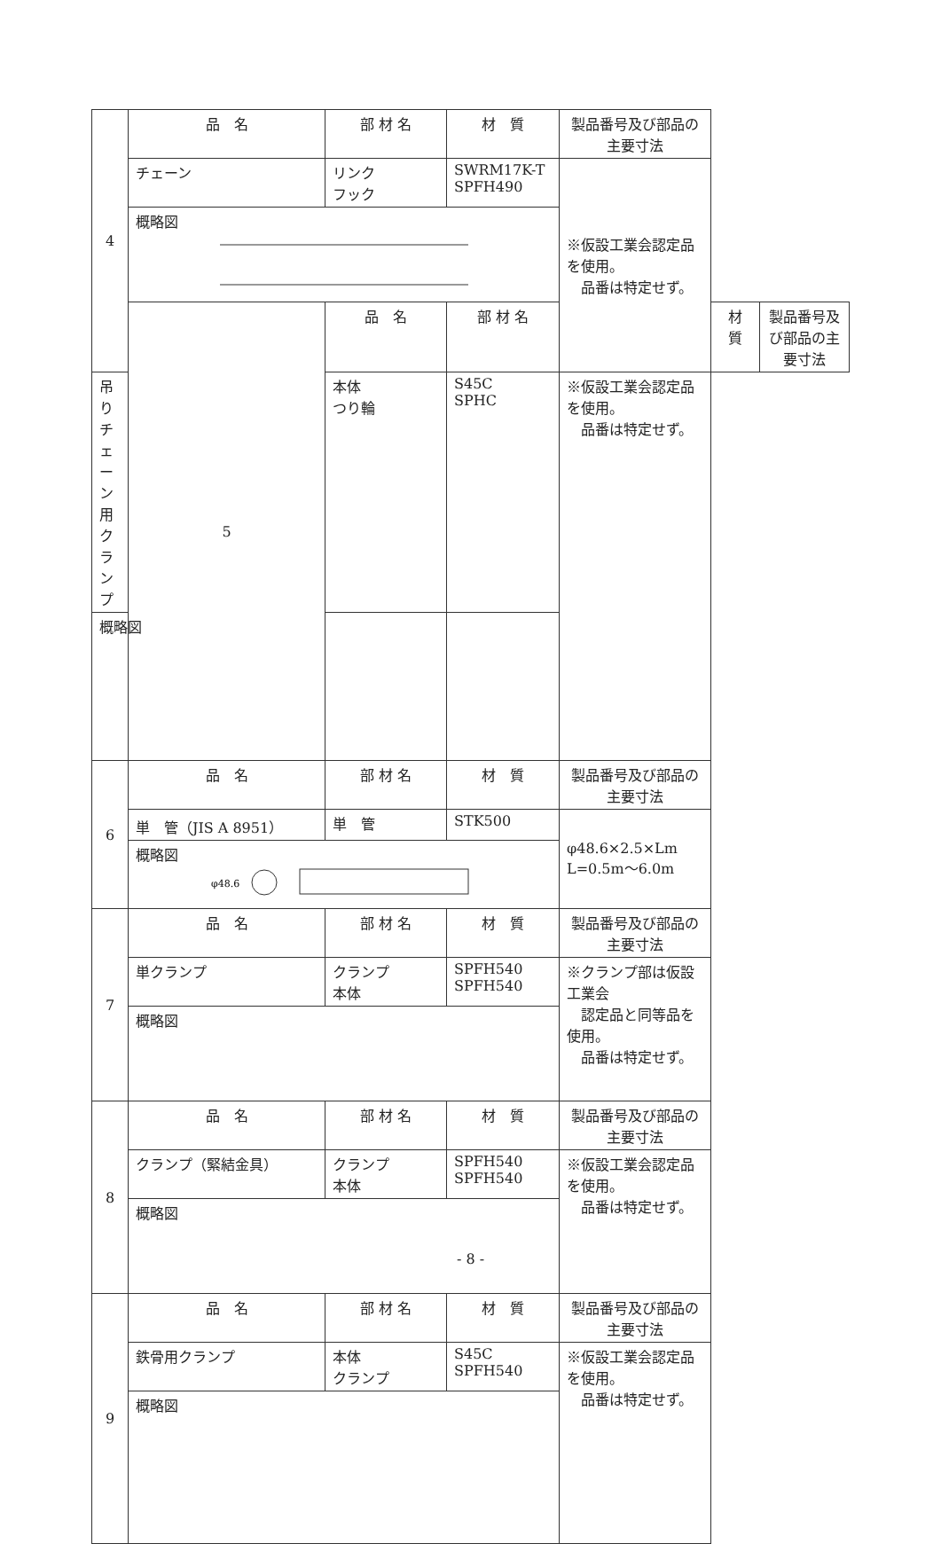| 4 | 品 名 | 部 材 名 | 材 質 | 製品番号及び部品の主要寸法 | | |
| | チェーン | リンク フック | SWRM17K-T SPFH490 | ※仮設工業会認定品を使用。 品番は特定せず。 | | |
| | 概略図 | | | | | |
| | 5 | 品 名 | 部 材 名 | | 材 質 | 製品番号及び部品の主要寸法 |
| 吊りチェーン用クランプ | | 本体 つり輪 | S45C SPHC | ※仮設工業会認定品を使用。 品番は特定せず。 | | |
| 概略図 | | | | | | |
| 6 | 品 名 | 部 材 名 | 材 質 | 製品番号及び部品の主要寸法 | | |
| | 単 管（JIS A 8951） | 単 管 | STK500 | φ48.6×2.5×Lm L=0.5m～6.0m | | |
| | 概略図 φ48.6 | | | | | |
| 7 | 品 名 | 部 材 名 | 材 質 | 製品番号及び部品の主要寸法 | | |
| | 単クランプ | クランプ 本体 | SPFH540 SPFH540 | ※クランプ部は仮設工業会 認定品と同等品を使用。 品番は特定せず。 | | |
| | 概略図 | | | | | |
| 8 | 品 名 | 部 材 名 | 材 質 | 製品番号及び部品の主要寸法 | | |
| | クランプ（緊結金具） | クランプ 本体 | SPFH540 SPFH540 | ※仮設工業会認定品を使用。 品番は特定せず。 | | |
| | 概略図 | | | | | |
| 9 | 品 名 | 部 材 名 | 材 質 | 製品番号及び部品の主要寸法 | | |
| | 鉄骨用クランプ | 本体 クランプ | S45C SPFH540 | ※仮設工業会認定品を使用。 品番は特定せず。 | | |
| | 概略図 | | | | | |
- 8 -